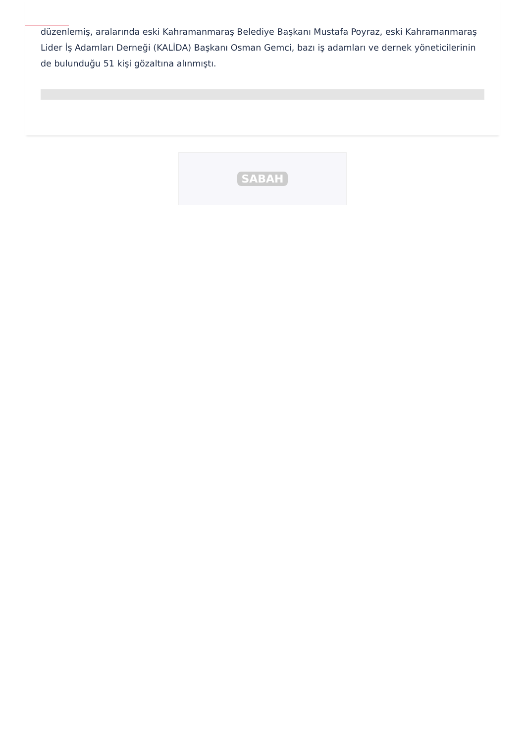düzenlemiş, aralarında eski Kahramanmaraş Belediye Başkanı Mustafa Poyraz, eski Kahramanmaraş Lider İş Adamları Derneği (KALİDA) Başkanı Osman Gemci, bazı iş adamları ve dernek yöneticilerinin de bulunduğu 51 kişi gözaltına alınmıştı.
SABAH